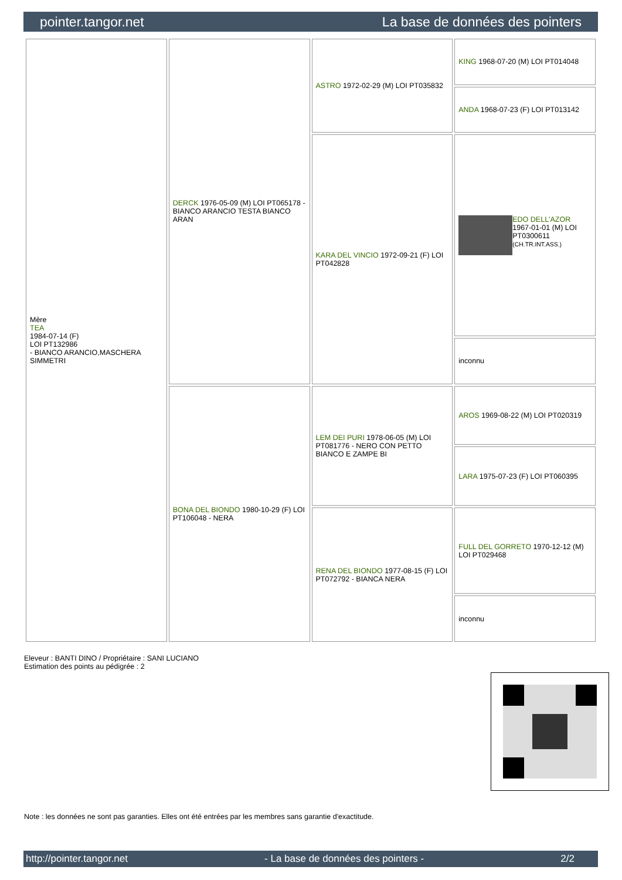pointer.tangor.net La base de données des pointers
| Mère TEA 1984-07-14 (F) LOI PT132986 - BIANCO ARANCIO,MASCHERA SIMMETRI | DERCK 1976-05-09 (M) LOI PT065178 - BIANCO ARANCIO TESTA BIANCO ARAN | ASTRO 1972-02-29 (M) LOI PT035832 | KING 1968-07-20 (M) LOI PT014048 |
| | | | ANDA 1968-07-23 (F) LOI PT013142 |
| | | KARA DEL VINCIO 1972-09-21 (F) LOI PT042828 | EDO DELL'AZOR 1967-01-01 (M) LOI PT0300611 (CH.TR.INT.ASS.) |
| | | | inconnu |
| | BONA DEL BIONDO 1980-10-29 (F) LOI PT106048 - NERA | LEM DEI PURI 1978-06-05 (M) LOI PT081776 - NERO CON PETTO BIANCO E ZAMPE BI | AROS 1969-08-22 (M) LOI PT020319 |
| | | | LARA 1975-07-23 (F) LOI PT060395 |
| | | RENA DEL BIONDO 1977-08-15 (F) LOI PT072792 - BIANCA NERA | FULL DEL GORRETO 1970-12-12 (M) LOI PT029468 |
| | | | inconnu |
Eleveur : BANTI DINO / Propriétaire : SANI LUCIANO
Estimation des points au pédigrée : 2
Note : les données ne sont pas garanties. Elles ont été entrées par les membres sans garantie d'exactitude.
http://pointer.tangor.net - La base de données des pointers - 2/2